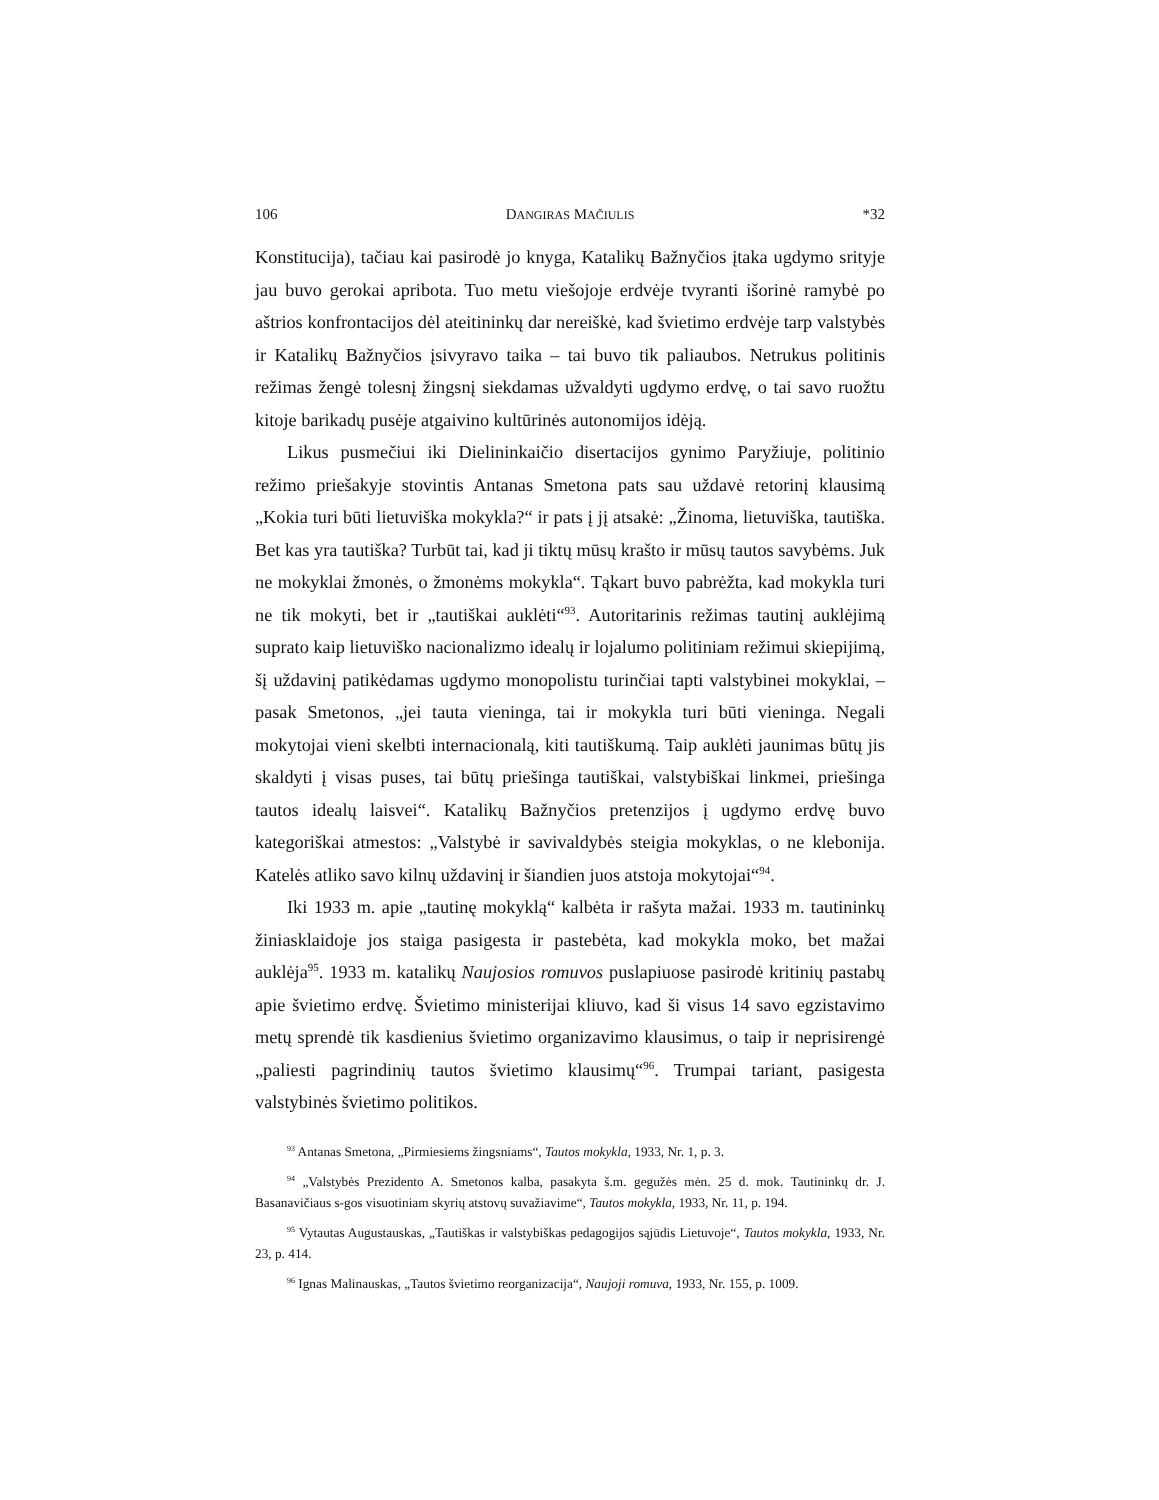106 DANGIRAS MAČIULIS *32
Konstitucija), tačiau kai pasirodė jo knyga, Katalikų Bažnyčios įtaka ugdymo srityje jau buvo gerokai apribota. Tuo metu viešojoje erdvėje tvyranti išorinė ramybė po aštrios konfrontacijos dėl ateitininkų dar nereiškė, kad švietimo erdvėje tarp valstybės ir Katalikų Bažnyčios įsivyravo taika – tai buvo tik paliaubos. Netrukus politinis režimas žengė tolesnį žingsnį siekdamas užvaldyti ugdymo erdvę, o tai savo ruožtu kitoje barikadų pusėje atgaivino kultūrinės autonomijos idėją.
Likus pusmečiui iki Dielininkaičio disertacijos gynimo Paryžiuje, politinio režimo priešakyje stovintis Antanas Smetona pats sau uždavė retorinį klausimą „Kokia turi būti lietuviška mokykla?“ ir pats į jį atsakė: „Žinoma, lietuviška, tautiška. Bet kas yra tautiška? Turbūt tai, kad ji tiktų mūsų krašto ir mūsų tautos savybėms. Juk ne mokyklai žmonės, o žmonėms mokykla“. Tąkart buvo pabrėžta, kad mokykla turi ne tik mokyti, bet ir „tautiškai auklėti“<sup>93</sup>. Autoritarinis režimas tautinį auklėjimą suprato kaip lietuviško nacionalizmo idealų ir lojalumo politiniam režimui skiepijimą, šį uždavinį patikėdamas ugdymo monopolistu turinčiai tapti valstybinei mokyklai, – pasak Smetonos, „jei tauta vieninga, tai ir mokykla turi būti vieninga. Negali mokytojai vieni skelbti internacionalą, kiti tautiškumą. Taip auklėti jaunimas būtų jis skaldyti į visas puses, tai būtų priešinga tautiškai, valstybiškai linkmei, priešinga tautos idealų laisvei“. Katalikų Bažnyčios pretenzijos į ugdymo erdvę buvo kategoriškai atmestos: „Valstybė ir savivaldybės steigia mokyklas, o ne klebonija. Katelės atliko savo kilnų uždavinį ir šiandien juos atstoja mokytojai“<sup>94</sup>.
Iki 1933 m. apie „tautinę mokyklą“ kalbėta ir rašyta mažai. 1933 m. tautininkų žiniasklaidoje jos staiga pasigesta ir pastebėta, kad mokykla moko, bet mažai auklėja<sup>95</sup>. 1933 m. katalikų Naujosios romuvos puslapiuose pasirodė kritinių pastabų apie švietimo erdvę. Švietimo ministerijai kliuvo, kad ši visus 14 savo egzistavimo metų sprendė tik kasdienius švietimo organizavimo klausimus, o taip ir neprisirengė „paliesti pagrindinių tautos švietimo klausimų“<sup>96</sup>. Trumpai tariant, pasigesta valstybinės švietimo politikos.
<sup>93</sup> Antanas Smetona, „Pirmiesiems žingsniams“, Tautos mokykla, 1933, Nr. 1, p. 3.
<sup>94</sup> „Valstybės Prezidento A. Smetonos kalba, pasakyta š.m. gegužės mėn. 25 d. mok. Tautininkų dr. J. Basanavičiaus s-gos visuotiniam skyrių atstovų suvažiavime“, Tautos mokykla, 1933, Nr. 11, p. 194.
<sup>95</sup> Vytautas Augustauskas, „Tautiškas ir valstybiškas pedagogijos sąjūdis Lietuvoje“, Tautos mokykla, 1933, Nr. 23, p. 414.
<sup>96</sup> Ignas Malinauskas, „Tautos švietimo reorganizacija“, Naujoji romuva, 1933, Nr. 155, p. 1009.